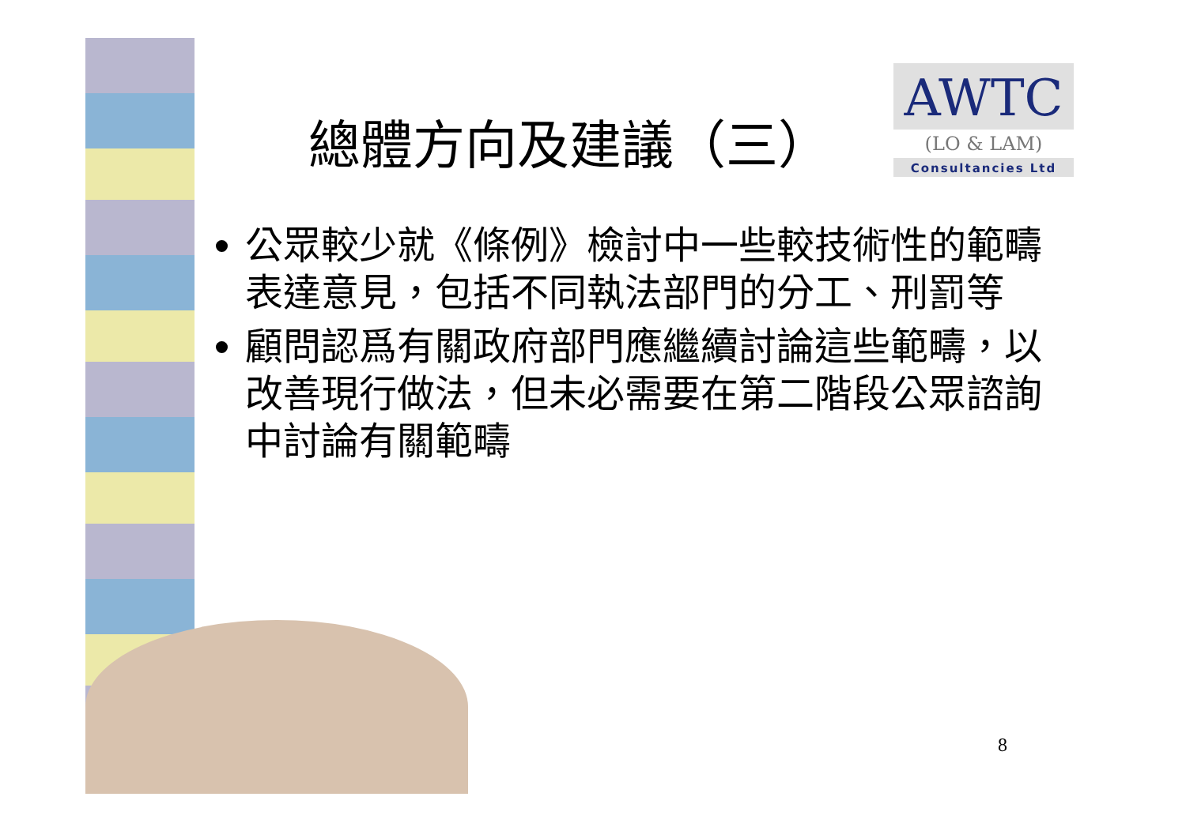總體方向及建議（三）
AWTC
(LO & LAM)
Consultancies Ltd
公眾較少就《條例》檢討中一些較技術性的範疇表達意見，包括不同執法部門的分工、刑罰等
顧問認爲有關政府部門應繼續討論這些範疇，以改善現行做法，但未必需要在第二階段公眾諮詢中討論有關範疇
8